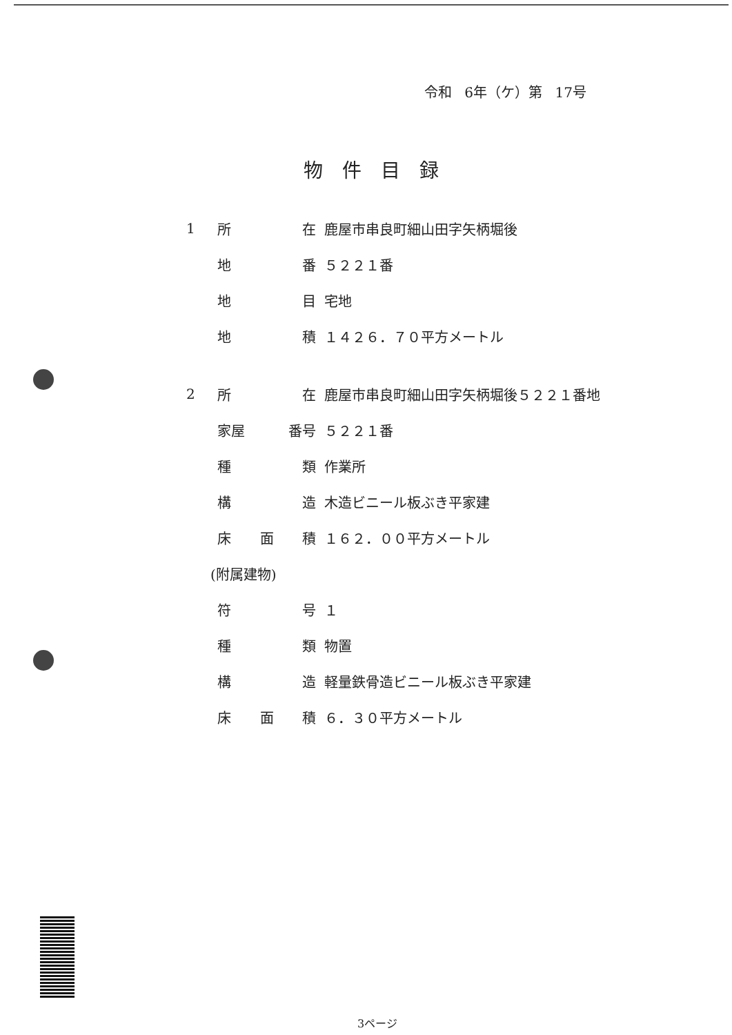令和 6年（ケ）第 17号
物件目録
1 所 在 鹿屋市串良町細山田字矢柄堀後
地 番 ５２２１番
地 目 宅地
地 積 １４２６．７０平方メートル
2 所 在 鹿屋市串良町細山田字矢柄堀後５２２１番地
家屋 番号 ５２２１番
種 類 作業所
構 造 木造ビニール板ぶき平家建
床 面 積 １６２．００平方メートル
(附属建物)
符 号 １
種 類 物置
構 造 軽量鉄骨造ビニール板ぶき平家建
床 面 積 ６．３０平方メートル
3ページ